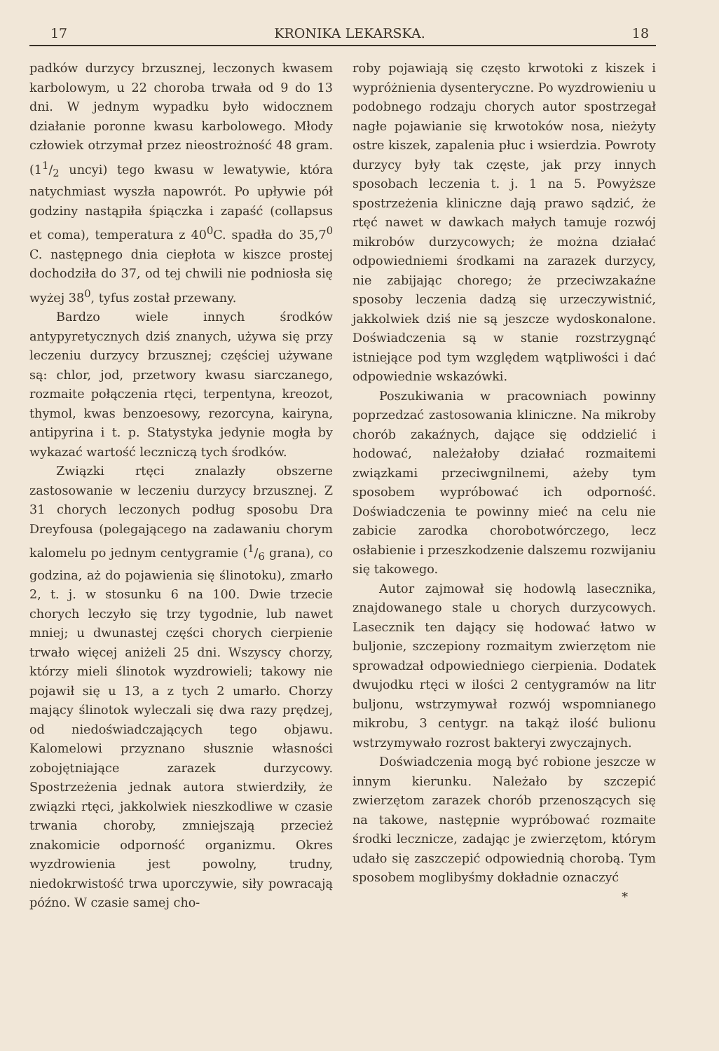17 KRONIKA LEKARSKA. 18
padków durzycy brzusznej, leczonych kwasem karbolowym, u 22 choroba trwała od 9 do 13 dni. W jednym wypadku było widocznem działanie poronne kwasu karbolowego. Młody człowiek otrzymał przez nieostrożność 48 gram. (11/2 uncyi) tego kwasu w lewatywie, która natychmiast wyszła napowrót. Po upływie pół godziny nastąpiła śpiączka i zapaść (collapsus et coma), temperatura z 40<sup>0</sup>C. spadła do 35,7<sup>0</sup> C. następnego dnia ciepłota w kiszce prostej dochodziła do 37, od tej chwili nie podniosła się wyżej 38<sup>0</sup>, tyfus został przewany.
Bardzo wiele innych środków antypyretycznych dziś znanych, używa się przy leczeniu durzycy brzusznej; częściej używane są: chlor, jod, przetwory kwasu siarczanego, rozmaite połączenia rtęci, terpentyna, kreozot, thymol, kwas benzoesowy, rezorcyna, kairyna, antipyrina i t. p. Statystyka jedynie mogła by wykazać wartość leczniczą tych środków.
Związki rtęci znalazły obszerne zastosowanie w leczeniu durzycy brzusznej. Z 31 chorych leczonych podług sposobu Dra Dreyfousa (polegającego na zadawaniu chorym kalomelu po jednym centygramie (1/6 grana), co godzina, aż do pojawienia się ślinotoku), zmarło 2, t. j. w stosunku 6 na 100. Dwie trzecie chorych leczyło się trzy tygodnie, lub nawet mniej; u dwunastej części chorych cierpienie trwało więcej aniżeli 25 dni. Wszyscy chorzy, którzy mieli ślinotok wyzdrowieli; takowy nie pojawił się u 13, a z tych 2 umarło. Chorzy mający ślinotok wyleczali się dwa razy prędzej, od niedoświadczających tego objawu. Kalomelowi przyznano słusznie własności zobojętniające zarazek durzycowy. Spostrzeżenia jednak autora stwierdziły, że związki rtęci, jakkolwiek nieszkodliwe w czasie trwania choroby, zmniejszają przecież znakomicie odporność organizmu. Okres wyzdrowienia jest powolny, trudny, niedokrwistość trwa uporczywie, siły powracają późno. W czasie samej cho-
roby pojawiają się często krwotoki z kiszek i wypróżnienia dysenteryczne. Po wyzdrowieniu u podobnego rodzaju chorych autor spostrzegał nagłe pojawianie się krwotoków nosa, nieżyty ostre kiszek, zapalenia płuc i wsierdzia. Powroty durzycy były tak częste, jak przy innych sposobach leczenia t. j. 1 na 5. Powyższe spostrzeżenia kliniczne dają prawo sądzić, że rtęć nawet w dawkach małych tamuje rozwój mikrobów durzycowych; że można działać odpowiedniemi środkami na zarazek durzycy, nie zabijając chorego; że przeciwzakaźne sposoby leczenia dadzą się urzeczywistnić, jakkolwiek dziś nie są jeszcze wydoskonalone. Doświadczenia są w stanie rozstrzygnąć istniejące pod tym względem wątpliwości i dać odpowiednie wskazówki.
Poszukiwania w pracowniach powinny poprzedzać zastosowania kliniczne. Na mikroby chorób zakaźnych, dające się oddzielić i hodować, należałoby działać rozmaitemi związkami przeciwgnilnemi, ażeby tym sposobem wypróbować ich odporność. Doświadczenia te powinny mieć na celu nie zabicie zarodka chorobotwórczego, lecz osłabienie i przeszkodzenie dalszemu rozwijaniu się takowego.
Autor zajmował się hodowlą lasecznika, znajdowanego stale u chorych durzycowych. Lasecznik ten dający się hodować łatwo w buljonie, szczepiony rozmaitym zwierzętom nie sprowadzał odpowiedniego cierpienia. Dodatek dwujodku rtęci w ilości 2 centygramów na litr buljonu, wstrzymywał rozwój wspomnianego mikrobu, 3 centygr. na takąż ilość bulionu wstrzymywało rozrost bakteryi zwyczajnych.
Doświadczenia mogą być robione jeszcze w innym kierunku. Należało by szczepić zwierzętom zarazek chorób przenoszących się na takowe, następnie wypróbować rozmaite środki lecznicze, zadając je zwierzętom, którym udało się zaszczepić odpowiednią chorobą. Tym sposobem moglibyśmy dokładnie oznaczyć
*